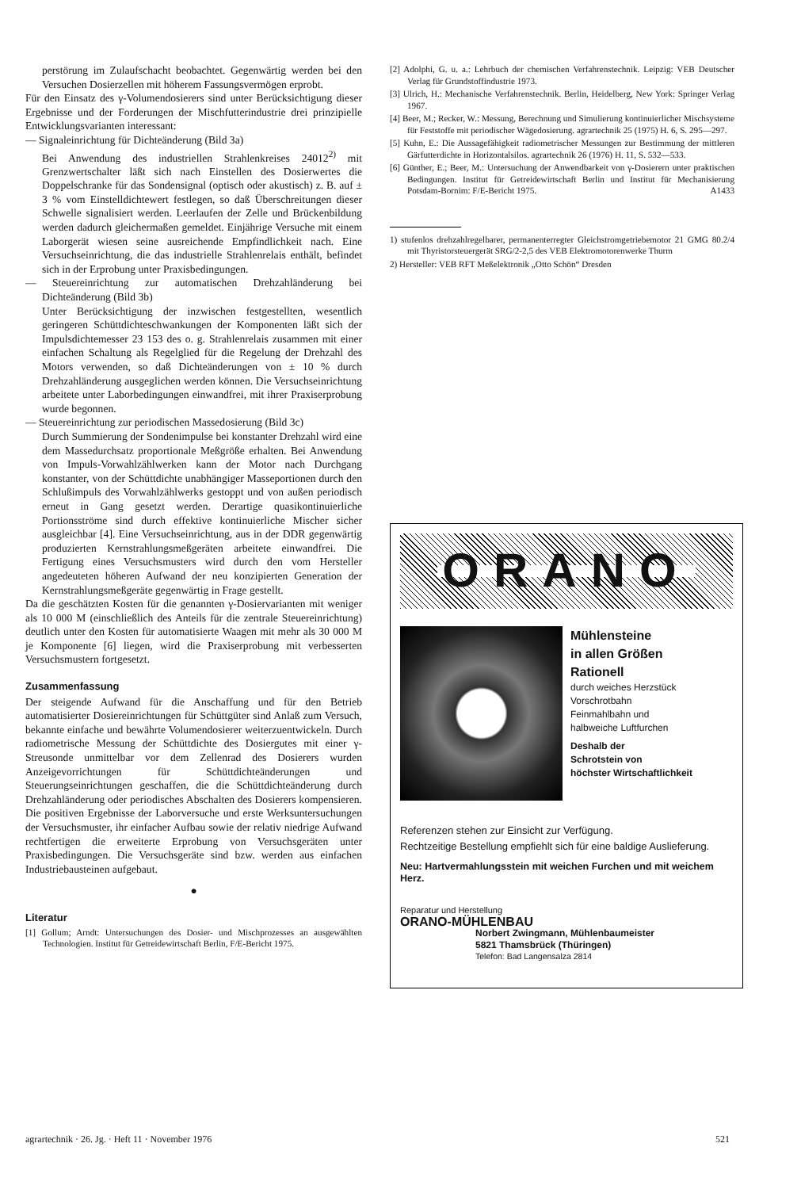perstörung im Zulaufschacht beobachtet. Gegenwärtig werden bei den Versuchen Dosierzellen mit höherem Fassungsvermögen erprobt.
Für den Einsatz des γ-Volumendosierers sind unter Berücksichtigung dieser Ergebnisse und der Forderungen der Mischfutterindustrie drei prinzipielle Entwicklungsvarianten interessant:
— Signaleinrichtung für Dichteänderung (Bild 3a)
Bei Anwendung des industriellen Strahlenkreises 24012<sup>2)</sup> mit Grenzwertschalter läßt sich nach Einstellen des Dosierwertes die Doppelschranke für das Sondensignal (optisch oder akustisch) z. B. auf ± 3 % vom Einstelldichtewert festlegen, so daß Überschreitungen dieser Schwelle signalisiert werden. Leerlaufen der Zelle und Brückenbildung werden dadurch gleichermaßen gemeldet. Einjährige Versuche mit einem Laborgerät wiesen seine ausreichende Empfindlichkeit nach. Eine Versuchseinrichtung, die das industrielle Strahlenrelais enthält, befindet sich in der Erprobung unter Praxisbedingungen.
— Steuereinrichtung zur automatischen Drehzahländerung bei Dichteänderung (Bild 3b)
Unter Berücksichtigung der inzwischen festgestellten, wesentlich geringeren Schüttdichteschwankungen der Komponenten läßt sich der Impulsdichtemesser 23 153 des o. g. Strahlenrelais zusammen mit einer einfachen Schaltung als Regelglied für die Regelung der Drehzahl des Motors verwenden, so daß Dichteänderungen von ± 10 % durch Drehzahländerung ausgeglichen werden können. Die Versuchseinrichtung arbeitete unter Laborbedingungen einwandfrei, mit ihrer Praxiserprobung wurde begonnen.
— Steuereinrichtung zur periodischen Massedosierung (Bild 3c)
Durch Summierung der Sondenimpulse bei konstanter Drehzahl wird eine dem Massedurchsatz proportionale Meßgröße erhalten. Bei Anwendung von Impuls-Vorwahlzählwerken kann der Motor nach Durchgang konstanter, von der Schüttdichte unabhängiger Masseportionen durch den Schlußimpuls des Vorwahlzählwerks gestoppt und von außen periodisch erneut in Gang gesetzt werden. Derartige quasikontinuierliche Portionsströme sind durch effektive kontinuierliche Mischer sicher ausgleichbar [4]. Eine Versuchseinrichtung, aus in der DDR gegenwärtig produzierten Kernstrahlungsmeßgeräten arbeitete einwandfrei. Die Fertigung eines Versuchsmusters wird durch den vom Hersteller angedeuteten höheren Aufwand der neu konzipierten Generation der Kernstrahlungsmeßgeräte gegenwärtig in Frage gestellt.
Da die geschätzten Kosten für die genannten γ-Dosiervarianten mit weniger als 10 000 M (einschließlich des Anteils für die zentrale Steuereinrichtung) deutlich unter den Kosten für automatisierte Waagen mit mehr als 30 000 M je Komponente [6] liegen, wird die Praxiserprobung mit verbesserten Versuchsmustern fortgesetzt.
Zusammenfassung
Der steigende Aufwand für die Anschaffung und für den Betrieb automatisierter Dosiereinrichtungen für Schüttgüter sind Anlaß zum Versuch, bekannte einfache und bewährte Volumendosierer weiterzuentwickeln. Durch radiometrische Messung der Schüttdichte des Dosiergutes mit einer γ-Streusonde unmittelbar vor dem Zellenrad des Dosierers wurden Anzeigevorrichtungen für Schüttdichteänderungen und Steuerungseinrichtungen geschaffen, die die Schüttdichteänderung durch Drehzahländerung oder periodisches Abschalten des Dosierers kompensieren. Die positiven Ergebnisse der Laborversuche und erste Werksuntersuchungen der Versuchsmuster, ihr einfacher Aufbau sowie der relativ niedrige Aufwand rechtfertigen die erweiterte Erprobung von Versuchsgeräten unter Praxisbedingungen. Die Versuchsgeräte sind bzw. werden aus einfachen Industriebausteinen aufgebaut.
●
Literatur
[1] Gollum; Arndt: Untersuchungen des Dosier- und Mischprozesses an ausgewählten Technologien. Institut für Getreidewirtschaft Berlin, F/E-Bericht 1975.
[2] Adolphi, G. u. a.: Lehrbuch der chemischen Verfahrenstechnik. Leipzig: VEB Deutscher Verlag für Grundstoffindustrie 1973.
[3] Ulrich, H.: Mechanische Verfahrenstechnik. Berlin, Heidelberg, New York: Springer Verlag 1967.
[4] Beer, M.; Recker, W.: Messung, Berechnung und Simulierung kontinuierlicher Mischsysteme für Feststoffe mit periodischer Wägedosierung. agrartechnik 25 (1975) H. 6, S. 295—297.
[5] Kuhn, E.: Die Aussagefähigkeit radiometrischer Messungen zur Bestimmung der mittleren Gärfutterdichte in Horizontalsilos. agrartechnik 26 (1976) H. 11, S. 532—533.
[6] Günther, E.; Beer, M.: Untersuchung der Anwendbarkeit von γ-Dosierern unter praktischen Bedingungen. Institut für Getreidewirtschaft Berlin und Institut für Mechanisierung Potsdam-Bornim: F/E-Bericht 1975. A1433
1) stufenlos drehzahlregelbarer, permanenterregter Gleichstromgetriebemotor 21 GMG 80.2/4 mit Thyristorsteuergerät SRG/2-2,5 des VEB Elektromotorenwerke Thurm
2) Hersteller: VEB RFT Meßelektronik „Otto Schön“ Dresden
ORANO
Mühlensteine
in allen Größen
Rationell
durch weiches Herzstück
Vorschrotbahn
Feinmahlbahn und
halbweiche Luftfurchen
Deshalb der
Schrotstein von
höchster Wirtschaftlichkeit
Referenzen stehen zur Einsicht zur Verfügung.
Rechtzeitige Bestellung empfiehlt sich für eine baldige Auslieferung.
Neu: Hartvermahlungsstein mit weichen Furchen und mit weichem Herz.
Reparatur und Herstellung
ORANO-MÜHLENBAU
Norbert Zwingmann, Mühlenbaumeister
5821 Thamsbrück (Thüringen)
Telefon: Bad Langensalza 2814
agrartechnik · 26. Jg. · Heft 11 · November 1976 521